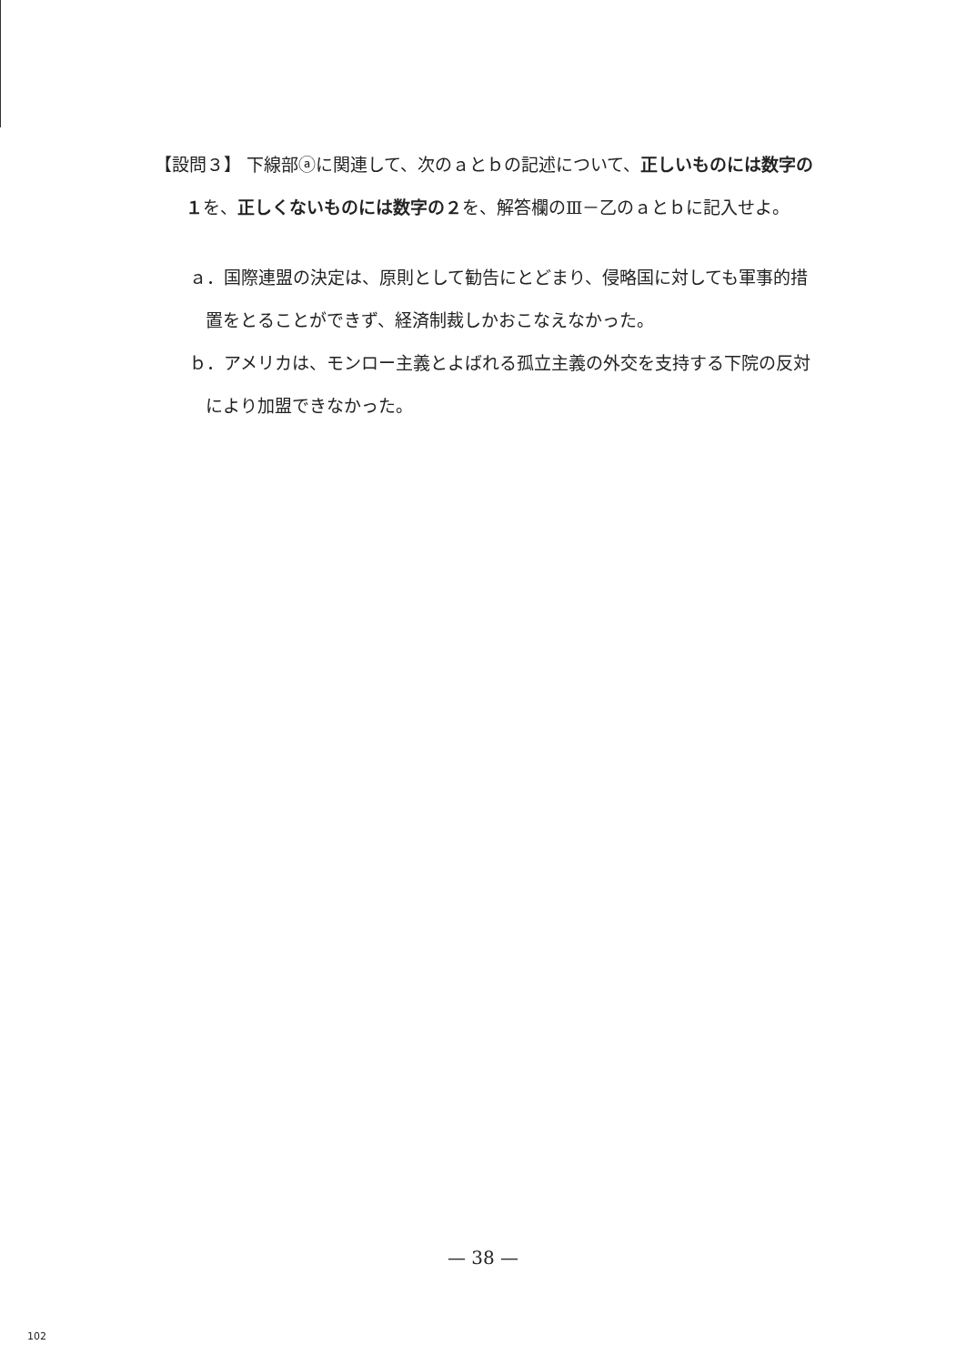【設問３】 下線部ⓐに関連して、次のａとｂの記述について、正しいものには数字の１を、正しくないものには数字の２を、解答欄のⅢ－乙のａとｂに記入せよ。
ａ．国際連盟の決定は、原則として勧告にとどまり、侵略国に対しても軍事的措置をとることができず、経済制裁しかおこなえなかった。
ｂ．アメリカは、モンロー主義とよばれる孤立主義の外交を支持する下院の反対により加盟できなかった。
— 38 —
102